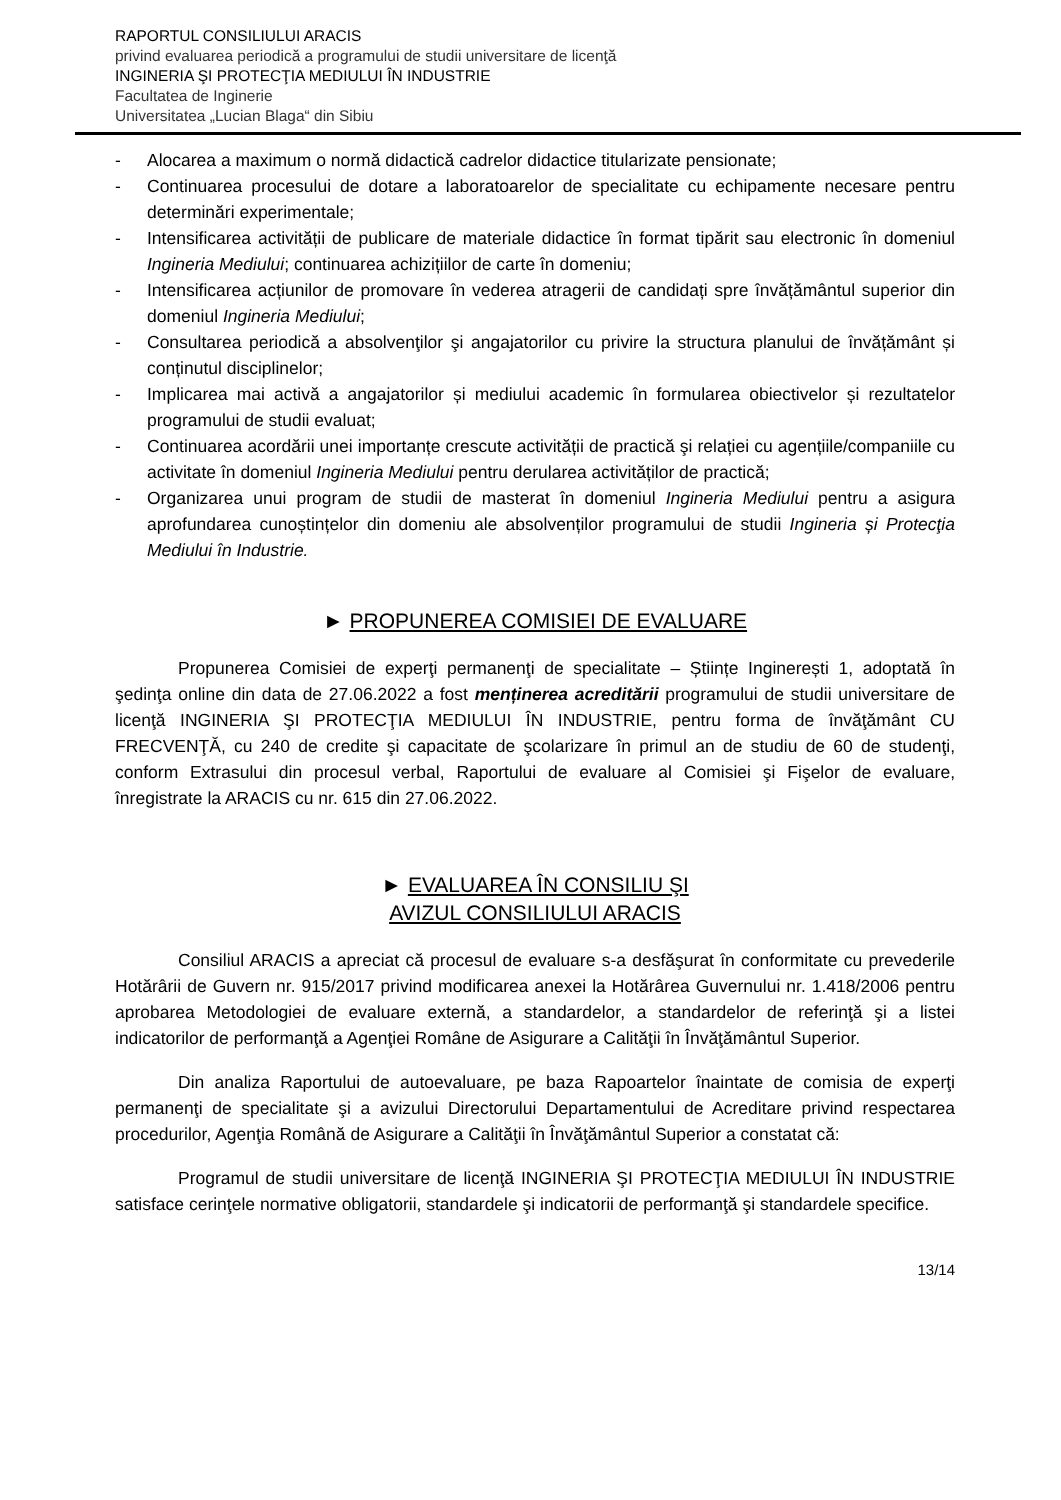RAPORTUL CONSILIULUI ARACIS
privind evaluarea periodică a programului de studii universitare de licenţă
INGINERIA ŞI PROTECŢIA MEDIULUI ÎN INDUSTRIE
Facultatea de Inginerie
Universitatea „Lucian Blaga“ din Sibiu
- Alocarea a maximum o normă didactică cadrelor didactice titularizate pensionate;
- Continuarea procesului de dotare a laboratoarelor de specialitate cu echipamente necesare pentru determinări experimentale;
- Intensificarea activității de publicare de materiale didactice în format tipărit sau electronic în domeniul Ingineria Mediului; continuarea achizițiilor de carte în domeniu;
- Intensificarea acțiunilor de promovare în vederea atragerii de candidați spre învățământul superior din domeniul Ingineria Mediului;
- Consultarea periodică a absolvenţilor şi angajatorilor cu privire la structura planului de învățământ și conținutul disciplinelor;
- Implicarea mai activă a angajatorilor și mediului academic în formularea obiectivelor și rezultatelor programului de studii evaluat;
- Continuarea acordării unei importanțe crescute activității de practică şi relației cu agențiile/companiile cu activitate în domeniul Ingineria Mediului pentru derularea activităților de practică;
- Organizarea unui program de studii de masterat în domeniul Ingineria Mediului pentru a asigura aprofundarea cunoștințelor din domeniu ale absolvenților programului de studii Ingineria și Protecţia Mediului în Industrie.
► PROPUNEREA COMISIEI DE EVALUARE
Propunerea Comisiei de experţi permanenţi de specialitate – Științe Inginerești 1, adoptată în şedinţa online din data de 27.06.2022 a fost menținerea acreditării programului de studii universitare de licenţă INGINERIA ŞI PROTECŢIA MEDIULUI ÎN INDUSTRIE, pentru forma de învăţământ CU FRECVENŢĂ, cu 240 de credite şi capacitate de şcolarizare în primul an de studiu de 60 de studenţi, conform Extrasului din procesul verbal, Raportului de evaluare al Comisiei şi Fişelor de evaluare, înregistrate la ARACIS cu nr. 615 din 27.06.2022.
► EVALUAREA ÎN CONSILIU ŞI
AVIZUL CONSILIULUI ARACIS
Consiliul ARACIS a apreciat că procesul de evaluare s-a desfăşurat în conformitate cu prevederile Hotărârii de Guvern nr. 915/2017 privind modificarea anexei la Hotărârea Guvernului nr. 1.418/2006 pentru aprobarea Metodologiei de evaluare externă, a standardelor, a standardelor de referinţă şi a listei indicatorilor de performanţă a Agenţiei Române de Asigurare a Calităţii în Învăţământul Superior.
Din analiza Raportului de autoevaluare, pe baza Rapoartelor înaintate de comisia de experţi permanenţi de specialitate şi a avizului Directorului Departamentului de Acreditare privind respectarea procedurilor, Agenţia Română de Asigurare a Calităţii în Învăţământul Superior a constatat că:
Programul de studii universitare de licenţă INGINERIA ŞI PROTECŢIA MEDIULUI ÎN INDUSTRIE satisface cerinţele normative obligatorii, standardele şi indicatorii de performanţă şi standardele specifice.
13/14